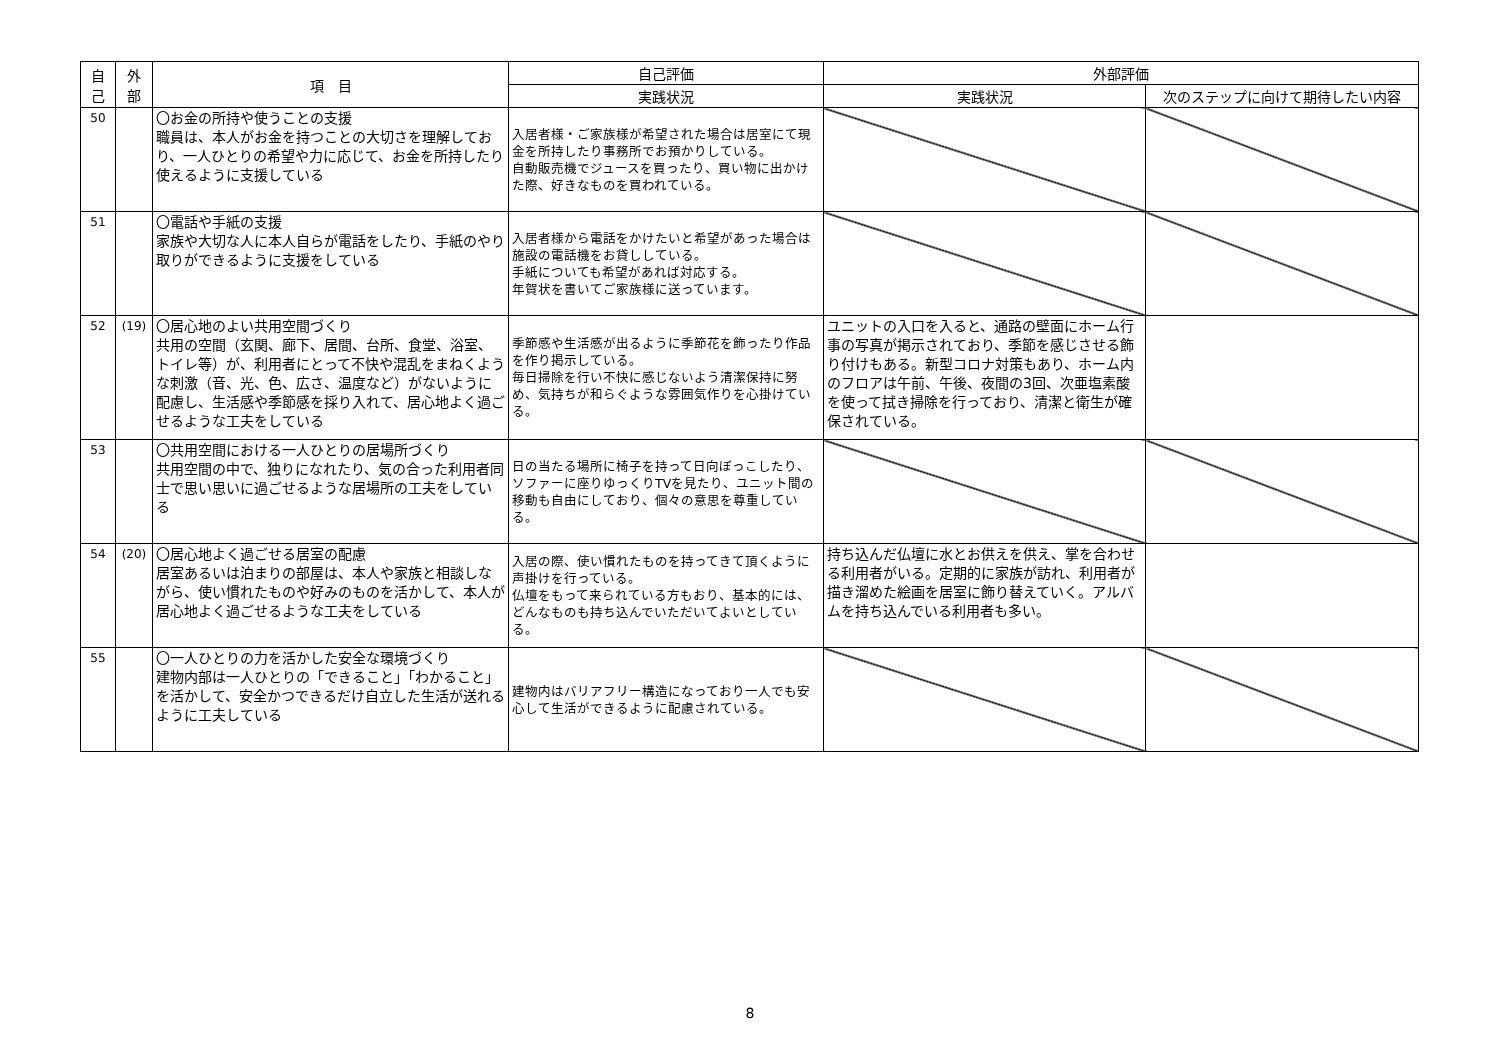| 自 己 | 外 部 | 項 目 | 自己評価 | 外部評価 | |
| --- | --- | --- | --- | --- | --- |
| | | | 実践状況 | 実践状況 | 次のステップに向けて期待したい内容 |
| 50 | | 〇お金の所持や使うことの支援 職員は、本人がお金を持つことの大切さを理解しており、一人ひとりの希望や力に応じて、お金を所持したり使えるように支援している | 入居者様・ご家族様が希望された場合は居室にて現金を所持したり事務所でお預かりしている。 自動販売機でジュースを買ったり、買い物に出かけた際、好きなものを買われている。 | | |
| 51 | | 〇電話や手紙の支援 家族や大切な人に本人自らが電話をしたり、手紙のやり取りができるように支援をしている | 入居者様から電話をかけたいと希望があった場合は施設の電話機をお貸ししている。 手紙についても希望があれば対応する。 年賀状を書いてご家族様に送っています。 | | |
| 52 | (19) | 〇居心地のよい共用空間づくり 共用の空間（玄関、廊下、居間、台所、食堂、浴室、トイレ等）が、利用者にとって不快や混乱をまねくような刺激（音、光、色、広さ、温度など）がないように配慮し、生活感や季節感を採り入れて、居心地よく過ごせるような工夫をしている | 季節感や生活感が出るように季節花を飾ったり作品を作り掲示している。 毎日掃除を行い不快に感じないよう清潔保持に努め、気持ちが和らぐような雰囲気作りを心掛けている。 | ユニットの入口を入ると、通路の壁面にホーム行事の写真が掲示されており、季節を感じさせる飾り付けもある。新型コロナ対策もあり、ホーム内のフロアは午前、午後、夜間の3回、次亜塩素酸を使って拭き掃除を行っており、清潔と衛生が確保されている。 | |
| 53 | | 〇共用空間における一人ひとりの居場所づくり 共用空間の中で、独りになれたり、気の合った利用者同士で思い思いに過ごせるような居場所の工夫をしている | 日の当たる場所に椅子を持って日向ぼっこしたり、ソファーに座りゆっくりTVを見たり、ユニット間の移動も自由にしており、個々の意思を尊重している。 | | |
| 54 | (20) | 〇居心地よく過ごせる居室の配慮 居室あるいは泊まりの部屋は、本人や家族と相談しながら、使い慣れたものや好みのものを活かして、本人が居心地よく過ごせるような工夫をしている | 入居の際、使い慣れたものを持ってきて頂くように声掛けを行っている。 仏壇をもって来られている方もおり、基本的には、どんなものも持ち込んでいただいてよいとしている。 | 持ち込んだ仏壇に水とお供えを供え、掌を合わせる利用者がいる。定期的に家族が訪れ、利用者が描き溜めた絵画を居室に飾り替えていく。アルバムを持ち込んでいる利用者も多い。 | |
| 55 | | 〇一人ひとりの力を活かした安全な環境づくり 建物内部は一人ひとりの「できること」「わかること」を活かして、安全かつできるだけ自立した生活が送れるように工夫している | 建物内はバリアフリー構造になっており一人でも安心して生活ができるように配慮されている。 | | |
8